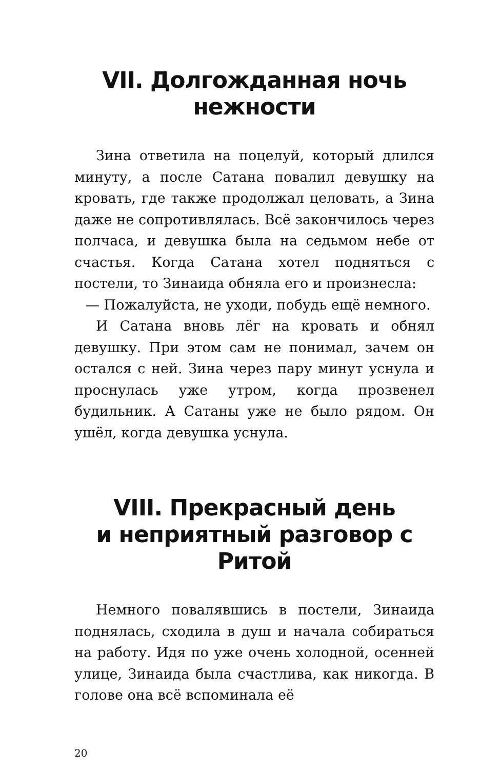VII. Долгожданная ночь
нежности
Зина ответила на поцелуй, который длился минуту, а после Сатана повалил девушку на кровать, где также продолжал целовать, а Зина даже не сопротивлялась. Всё закончилось через полчаса, и девушка была на седьмом небе от счастья. Когда Сатана хотел подняться с постели, то Зинаида обняла его и произнесла:
— Пожалуйста, не уходи, побудь ещё немного.
И Сатана вновь лёг на кровать и обнял девушку. При этом сам не понимал, зачем он остался с ней. Зина через пару минут уснула и проснулась уже утром, когда прозвенел будильник. А Сатаны уже не было рядом. Он ушёл, когда девушка уснула.
VIII. Прекрасный день
и неприятный разговор с Ритой
Немного повалявшись в постели, Зинаида поднялась, сходила в душ и начала собираться на работу. Идя по уже очень холодной, осенней улице, Зинаида была счастлива, как никогда. В голове она всё вспоминала её
20